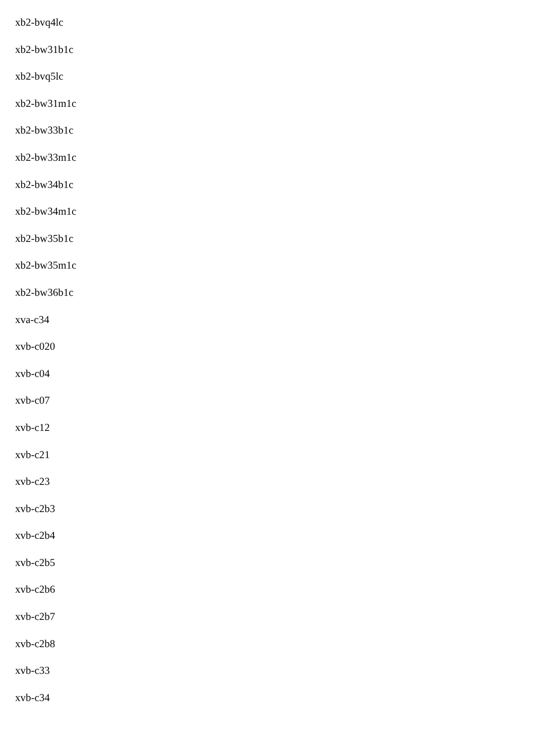xb2-bvq4lc
xb2-bw31b1c
xb2-bvq5lc
xb2-bw31m1c
xb2-bw33b1c
xb2-bw33m1c
xb2-bw34b1c
xb2-bw34m1c
xb2-bw35b1c
xb2-bw35m1c
xb2-bw36b1c
xva-c34
xvb-c020
xvb-c04
xvb-c07
xvb-c12
xvb-c21
xvb-c23
xvb-c2b3
xvb-c2b4
xvb-c2b5
xvb-c2b6
xvb-c2b7
xvb-c2b8
xvb-c33
xvb-c34